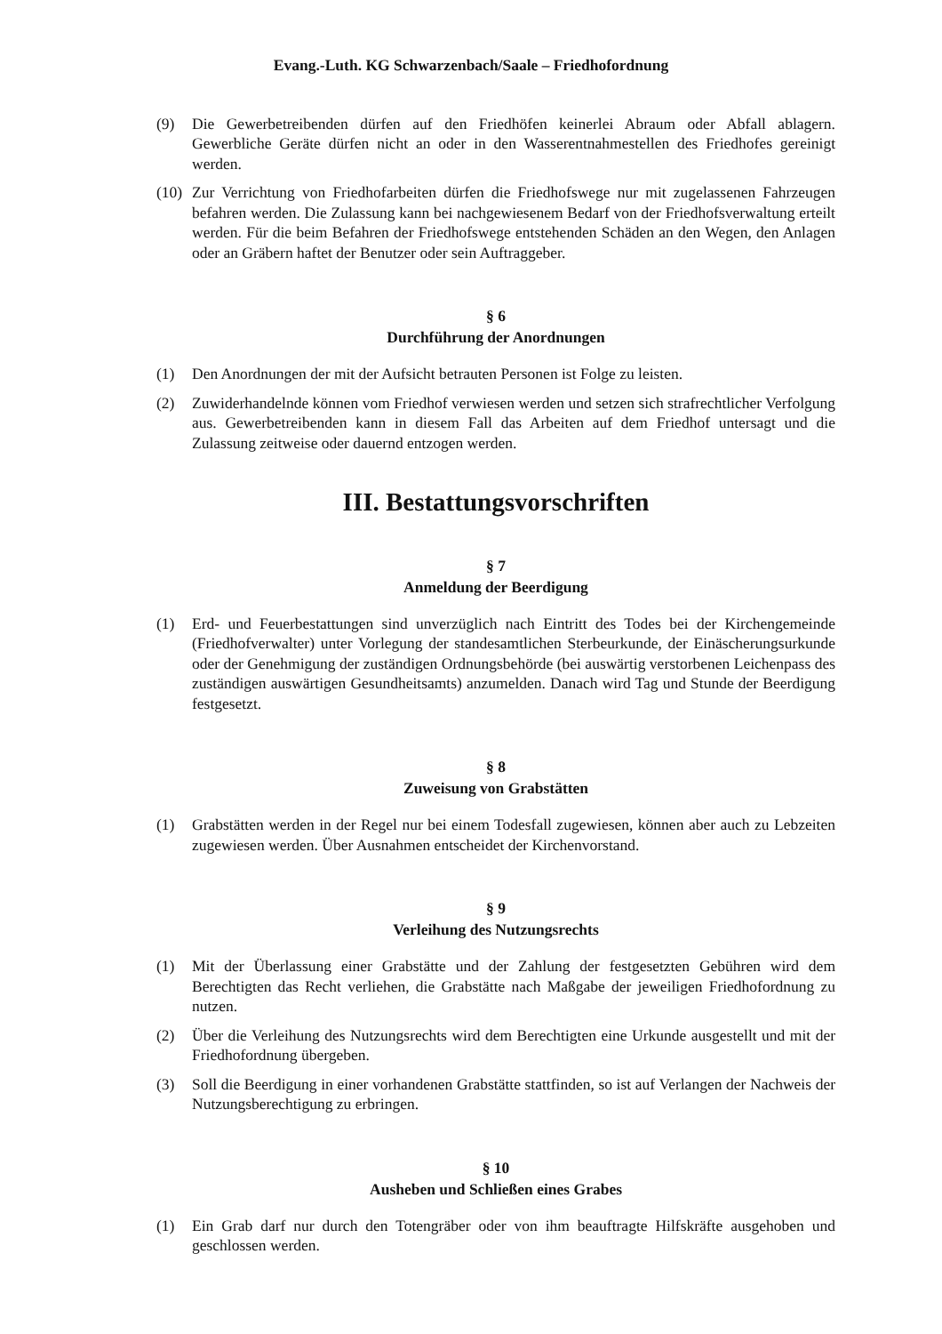Evang.-Luth. KG Schwarzenbach/Saale – Friedhofordnung
(9) Die Gewerbetreibenden dürfen auf den Friedhöfen keinerlei Abraum oder Abfall ablagern. Gewerbliche Geräte dürfen nicht an oder in den Wasserentnahmestellen des Friedhofes gereinigt werden.
(10) Zur Verrichtung von Friedhofarbeiten dürfen die Friedhofswege nur mit zugelassenen Fahrzeugen befahren werden. Die Zulassung kann bei nachgewiesenem Bedarf von der Friedhofsverwaltung erteilt werden. Für die beim Befahren der Friedhofswege entstehenden Schäden an den Wegen, den Anlagen oder an Gräbern haftet der Benutzer oder sein Auftraggeber.
§ 6
Durchführung der Anordnungen
(1) Den Anordnungen der mit der Aufsicht betrauten Personen ist Folge zu leisten.
(2) Zuwiderhandelnde können vom Friedhof verwiesen werden und setzen sich strafrechtlicher Verfolgung aus. Gewerbetreibenden kann in diesem Fall das Arbeiten auf dem Friedhof untersagt und die Zulassung zeitweise oder dauernd entzogen werden.
III. Bestattungsvorschriften
§ 7
Anmeldung der Beerdigung
(1) Erd- und Feuerbestattungen sind unverzüglich nach Eintritt des Todes bei der Kirchengemeinde (Friedhofverwalter) unter Vorlegung der standesamtlichen Sterbeurkunde, der Einäscherungsurkunde oder der Genehmigung der zuständigen Ordnungsbehörde (bei auswärtig verstorbenen Leichenpass des zuständigen auswärtigen Gesundheitsamts) anzumelden. Danach wird Tag und Stunde der Beerdigung festgesetzt.
§ 8
Zuweisung von Grabstätten
(1) Grabstätten werden in der Regel nur bei einem Todesfall zugewiesen, können aber auch zu Lebzeiten zugewiesen werden. Über Ausnahmen entscheidet der Kirchenvorstand.
§ 9
Verleihung des Nutzungsrechts
(1) Mit der Überlassung einer Grabstätte und der Zahlung der festgesetzten Gebühren wird dem Berechtigten das Recht verliehen, die Grabstätte nach Maßgabe der jeweiligen Friedhofordnung zu nutzen.
(2) Über die Verleihung des Nutzungsrechts wird dem Berechtigten eine Urkunde ausgestellt und mit der Friedhofordnung übergeben.
(3) Soll die Beerdigung in einer vorhandenen Grabstätte stattfinden, so ist auf Verlangen der Nachweis der Nutzungsberechtigung zu erbringen.
§ 10
Ausheben und Schließen eines Grabes
(1) Ein Grab darf nur durch den Totengräber oder von ihm beauftragte Hilfskräfte ausgehoben und geschlossen werden.